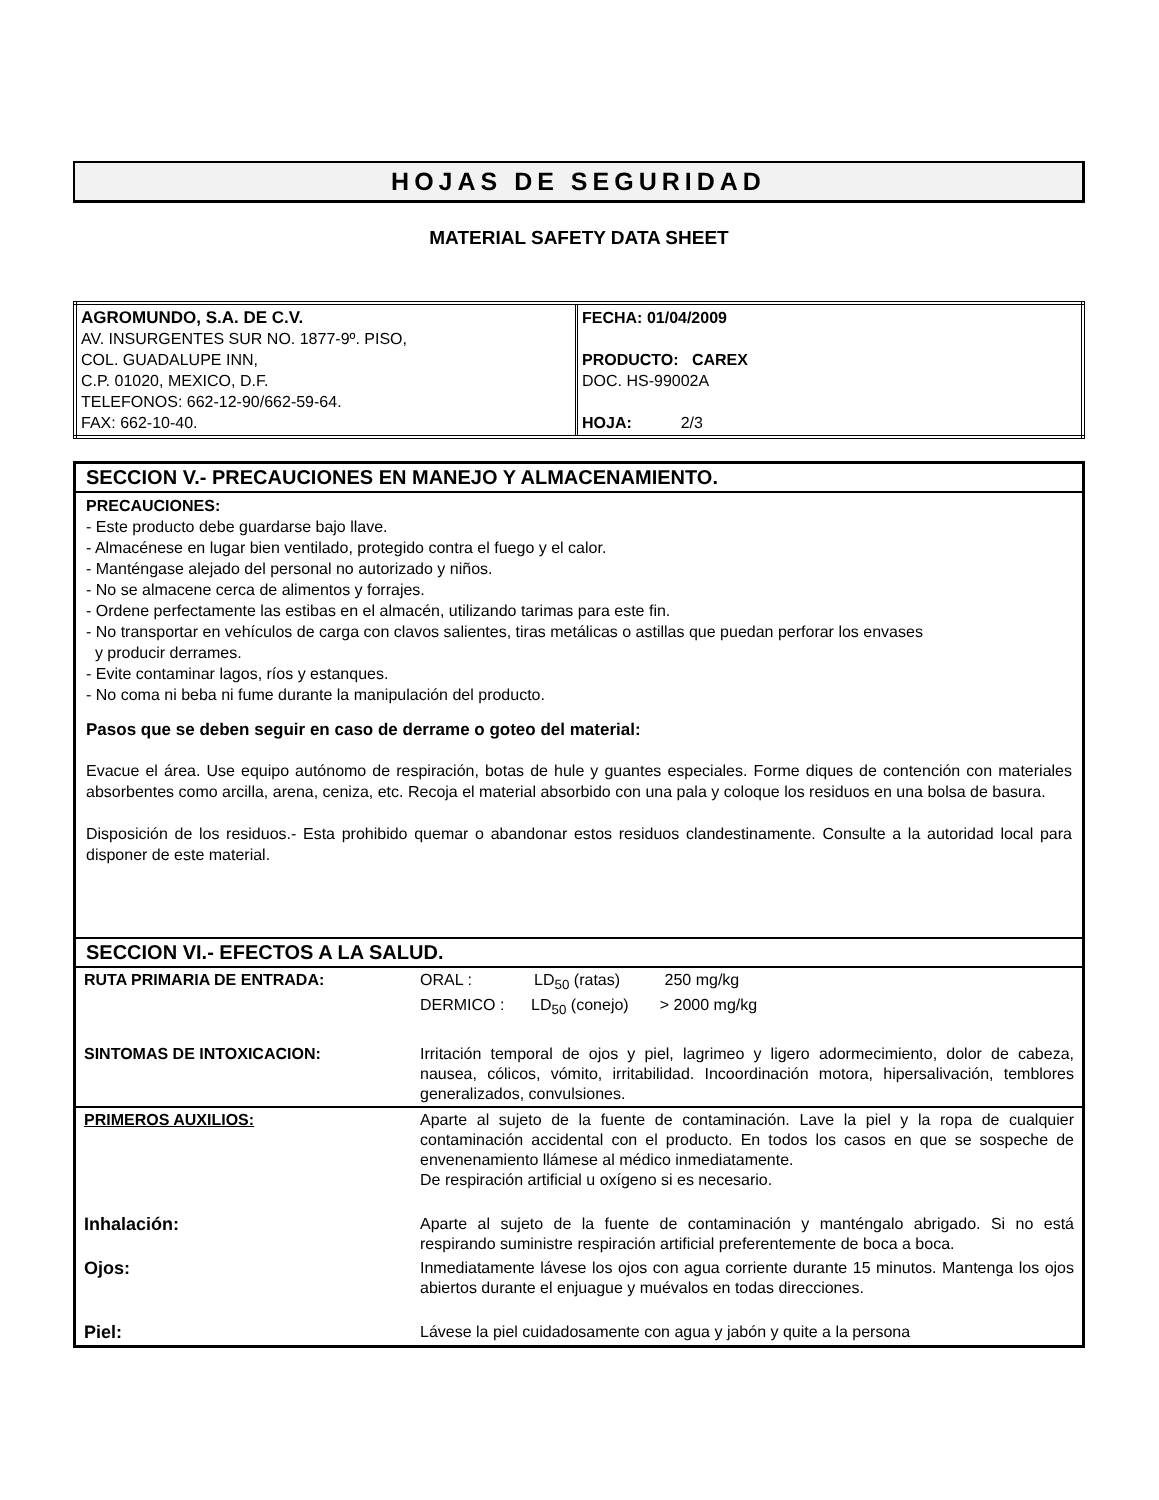HOJAS DE SEGURIDAD
MATERIAL SAFETY DATA SHEET
| AGROMUNDO, S.A. DE C.V. AV. INSURGENTES SUR NO. 1877-9º. PISO, COL. GUADALUPE INN, C.P. 01020, MEXICO, D.F. TELEFONOS: 662-12-90/662-59-64. FAX: 662-10-40. | FECHA: 01/04/2009 PRODUCTO: CAREX DOC. HS-99002A HOJA: 2/3 |
SECCION V.- PRECAUCIONES EN MANEJO Y ALMACENAMIENTO.
PRECAUCIONES:
- Este producto debe guardarse bajo llave.
- Almacénese en lugar bien ventilado, protegido contra el fuego y el calor.
- Manténgase alejado del personal no autorizado y niños.
- No se almacene cerca de alimentos y forrajes.
- Ordene perfectamente las estibas en el almacén, utilizando tarimas para este fin.
- No transportar en vehículos de carga con clavos salientes, tiras metálicas o astillas que puedan perforar los envases
y producir derrames.
- Evite contaminar lagos, ríos y estanques.
- No coma ni beba ni fume durante la manipulación del producto.
Pasos que se deben seguir en caso de derrame o goteo del material:
Evacue el área. Use equipo autónomo de respiración, botas de hule y guantes especiales. Forme diques de contención con materiales absorbentes como arcilla, arena, ceniza, etc. Recoja el material absorbido con una pala y coloque los residuos en una bolsa de basura.
Disposición de los residuos.- Esta prohibido quemar o abandonar estos residuos clandestinamente. Consulte a la autoridad local para disponer de este material.
SECCION VI.- EFECTOS A LA SALUD.
| RUTA PRIMARIA DE ENTRADA: | ORAL : LD<sub>50</sub> (ratas) 250 mg/kg DERMICO : LD<sub>50</sub> (conejo) > 2000 mg/kg |
| SINTOMAS DE INTOXICACION: | Irritación temporal de ojos y piel, lagrimeo y ligero adormecimiento, dolor de cabeza, nausea, cólicos, vómito, irritabilidad. Incoordinación motora, hipersalivación, temblores generalizados, convulsiones. |
| PRIMEROS AUXILIOS: | Aparte al sujeto de la fuente de contaminación. Lave la piel y la ropa de cualquier contaminación accidental con el producto. En todos los casos en que se sospeche de envenenamiento llámese al médico inmediatamente. De respiración artificial u oxígeno si es necesario. |
| Inhalación: | Aparte al sujeto de la fuente de contaminación y manténgalo abrigado. Si no está respirando suministre respiración artificial preferentemente de boca a boca. |
| Ojos: | Inmediatamente lávese los ojos con agua corriente durante 15 minutos. Mantenga los ojos abiertos durante el enjuague y muévalos en todas direcciones. |
| Piel: | Lávese la piel cuidadosamente con agua y jabón y quite a la persona |